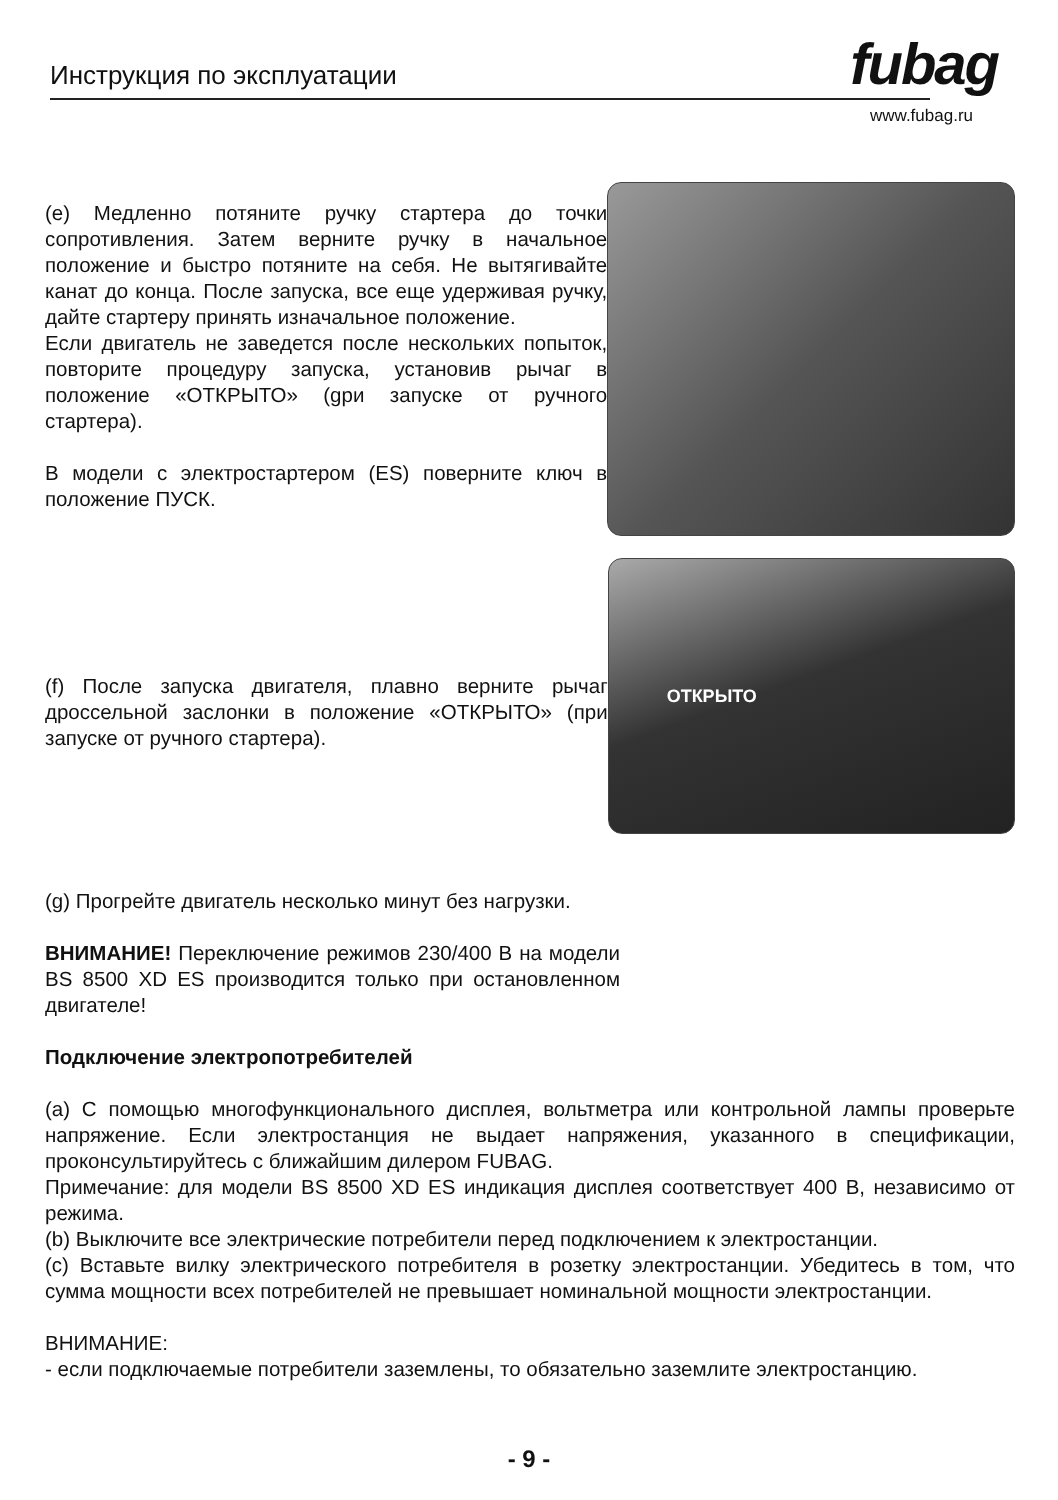Инструкция по эксплуатации fubag
www.fubag.ru
(e) Медленно потяните ручку стартера до точки сопротивления. Затем верните ручку в начальное положение и быстро потяните на себя. Не вытягивайте канат до конца. После запуска, все еще удерживая ручку, дайте стартеру принять изначальное положение.
Если двигатель не заведется после нескольких попыток, повторите процедуру запуска, установив рычаг в положение «ОТКРЫТО» (gри запуске от ручного стартера).
В модели с электростартером (ES) поверните ключ в положение ПУСК.
(f) После запуска двигателя, плавно верните рычаг дроссельной заслонки в положение «ОТКРЫТО» (при запуске от ручного стартера).
ОТКРЫТО
(g) Прогрейте двигатель несколько минут без нагрузки.
ВНИМАНИЕ! Переключение режимов 230/400 В на модели BS 8500 XD ES производится только при остановленном двигателе!
Подключение электропотребителей
(a) С помощью многофункционального дисплея, вольтметра или контрольной лампы проверьте напряжение. Если электростанция не выдает напряжения, указанного в спецификации, проконсультируйтесь с ближайшим дилером FUBAG.
Примечание: для модели BS 8500 XD ES индикация дисплея соответствует 400 В, независимо от режима.
(b) Выключите все электрические потребители перед подключением к электростанции.
(c) Вставьте вилку электрического потребителя в розетку электростанции. Убедитесь в том, что сумма мощности всех потребителей не превышает номинальной мощности электростанции.
ВНИМАНИЕ:
- если подключаемые потребители заземлены, то обязательно заземлите электростанцию.
- 9 -